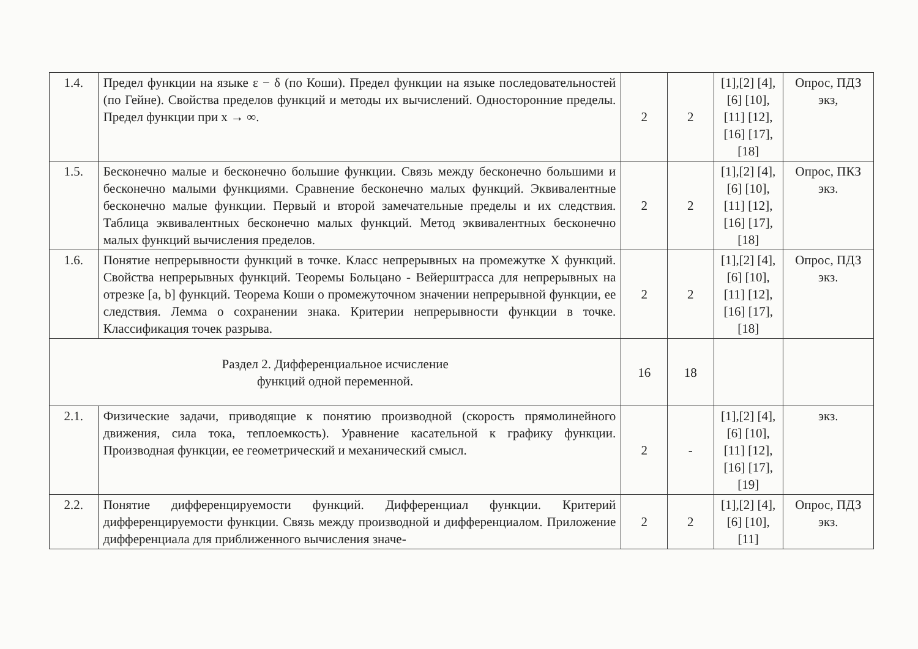| 1.4. | Предел функции на языке ε − δ (по Коши). Предел функции на языке последовательностей (по Гейне). Свойства пределов функций и методы их вычислений. Односторонние пределы. Предел функции при x → ∞. | 2 | 2 | [1],[2] [4],[6] [10],[11] [12],[16] [17],[18] | Опрос, ПДЗ экз, |
| 1.5. | Бесконечно малые и бесконечно большие функции. Связь между бесконечно большими и бесконечно малыми функциями. Сравнение бесконечно малых функций. Эквивалентные бесконечно малые функции. Первый и второй замечательные пределы и их следствия. Таблица эквивалентных бесконечно малых функций. Метод эквивалентных бесконечно малых функций вычисления пределов. | 2 | 2 | [1],[2] [4],[6] [10],[11] [12],[16] [17],[18] | Опрос, ПКЗ экз. |
| 1.6. | Понятие непрерывности функций в точке. Класс непрерывных на промежутке X функций. Свойства непрерывных функций. Теоремы Больцано - Вейерштрасса для непрерывных на отрезке [a, b] функций. Теорема Коши о промежуточном значении непрерывной функции, ее следствия. Лемма о сохранении знака. Критерии непрерывности функции в точке. Классификация точек разрыва. | 2 | 2 | [1],[2] [4],[6] [10],[11] [12],[16] [17],[18] | Опрос, ПДЗ экз. |
| Раздел 2. Дифференциальное исчисление функций одной переменной. | | 16 | 18 | | |
| 2.1. | Физические задачи, приводящие к понятию производной (скорость прямолинейного движения, сила тока, теплоемкость). Уравнение касательной к графику функции. Производная функции, ее геометрический и механический смысл. | 2 | - | [1],[2] [4],[6] [10],[11] [12],[16] [17],[19] | экз. |
| 2.2. | Понятие дифференцируемости функций. Дифференциал функции. Критерий дифференцируемости функции. Связь между производной и дифференциалом. Приложение дифференциала для приближенного вычисления значе- | 2 | 2 | [1],[2] [4],[6] [10],[11] | Опрос, ПДЗ экз. |